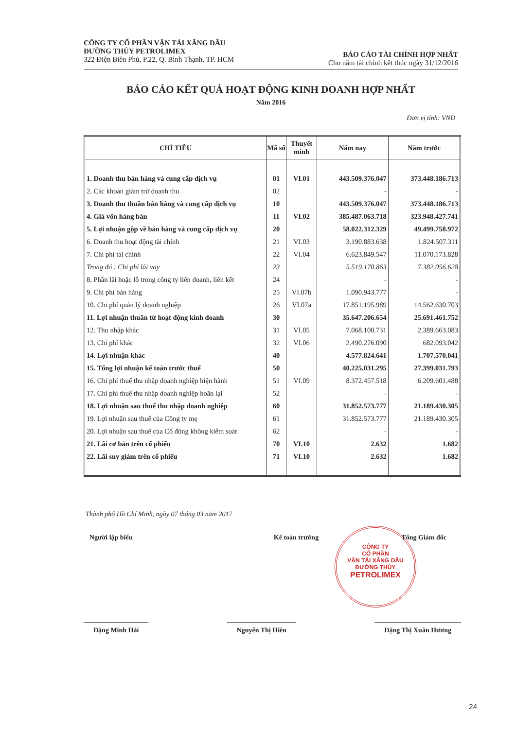CÔNG TY CỔ PHẦN VẬN TẢI XĂNG DẦU
ĐƯỜNG THỦY PETROLIMEX
322 Điện Biên Phủ, P.22, Q. Bình Thạnh, TP. HCM
BÁO CÁO TÀI CHÍNH HỢP NHẤT
Cho năm tài chính kết thúc ngày 31/12/2016
BÁO CÁO KẾT QUẢ HOẠT ĐỘNG KINH DOANH HỢP NHẤT
Năm 2016
Đơn vị tính: VND
| CHỈ TIÊU | Mã số | Thuyết minh | Năm nay | Năm trước |
| --- | --- | --- | --- | --- |
| 1. Doanh thu bán hàng và cung cấp dịch vụ | 01 | VI.01 | 443.509.376.047 | 373.448.186.713 |
| 2. Các khoản giảm trừ doanh thu | 02 | | - | - |
| 3. Doanh thu thuần bán hàng và cung cấp dịch vụ | 10 | | 443.509.376.047 | 373.448.186.713 |
| 4. Giá vốn hàng bán | 11 | VI.02 | 385.487.063.718 | 323.948.427.741 |
| 5. Lợi nhuận gộp về bán hàng và cung cấp dịch vụ | 20 | | 58.022.312.329 | 49.499.758.972 |
| 6. Doanh thu hoạt động tài chính | 21 | VI.03 | 3.190.883.638 | 1.824.507.311 |
| 7. Chi phí tài chính | 22 | VI.04 | 6.623.849.547 | 11.070.173.828 |
| Trong đó : Chi phí lãi vay | 23 | | 5.519.170.863 | 7.382.056.628 |
| 8. Phần lãi hoặc lỗ trong công ty liên doanh, liên kết | 24 | | - | - |
| 9. Chi phí bán hàng | 25 | VI.07b | 1.090.943.777 | - |
| 10. Chi phí quản lý doanh nghiệp | 26 | VI.07a | 17.851.195.989 | 14.562.630.703 |
| 11. Lợi nhuận thuần từ hoạt động kinh doanh | 30 | | 35.647.206.654 | 25.691.461.752 |
| 12. Thu nhập khác | 31 | VI.05 | 7.068.100.731 | 2.389.663.083 |
| 13. Chi phí khác | 32 | VI.06 | 2.490.276.090 | 682.093.042 |
| 14. Lợi nhuận khác | 40 | | 4.577.824.641 | 1.707.570.041 |
| 15. Tổng lợi nhuận kế toán trước thuế | 50 | | 40.225.031.295 | 27.399.031.793 |
| 16. Chi phí thuế thu nhập doanh nghiệp hiện hành | 51 | VI.09 | 8.372.457.518 | 6.209.601.488 |
| 17. Chi phí thuế thu nhập doanh nghiệp hoãn lại | 52 | | - | - |
| 18. Lợi nhuận sau thuế thu nhập doanh nghiệp | 60 | | 31.852.573.777 | 21.189.430.305 |
| 19. Lợi nhuận sau thuế của Công ty mẹ | 61 | | 31.852.573.777 | 21.189.430.305 |
| 20. Lợi nhuận sau thuế của Cổ đông không kiểm soát | 62 | | - | - |
| 21. Lãi cơ bản trên cổ phiếu | 70 | VI.10 | 2.632 | 1.682 |
| 22. Lãi suy giảm trên cổ phiếu | 71 | VI.10 | 2.632 | 1.682 |
Thành phố Hồ Chí Minh, ngày 07 tháng 03 năm 2017
CÔNG TY
CỔ PHẦN
VẬN TẢI XĂNG DẦU
ĐƯỜNG THỦY
PETROLIMEX
Người lập biểu Kế toán trưởng Tổng Giám đốc
Đặng Minh Hải Nguyễn Thị Hiền Đặng Thị Xuân Hương
24